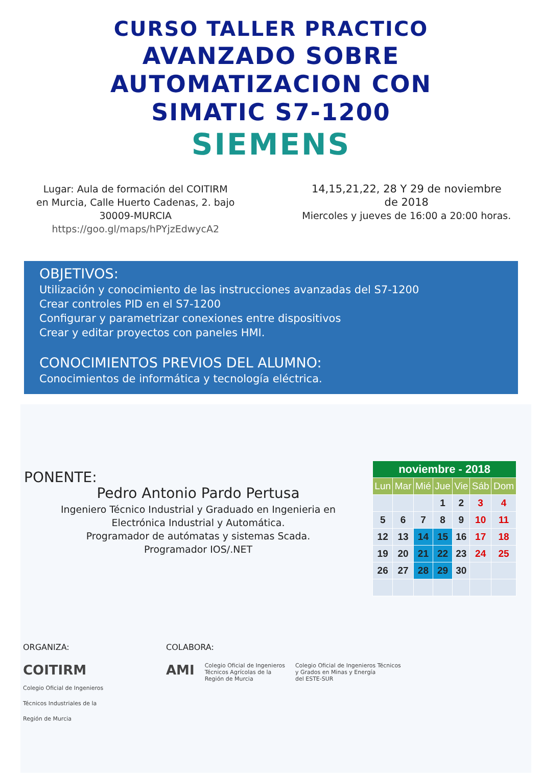CURSO TALLER PRACTICO
AVANZADO SOBRE
AUTOMATIZACION CON
SIMATIC S7-1200
SIEMENS
Lugar: Aula de formación del COITIRM
en Murcia, Calle Huerto Cadenas, 2. bajo
30009-MURCIA
https://goo.gl/maps/hPYjzEdwycA2
14,15,21,22, 28 Y 29 de noviembre
de 2018
Miercoles y jueves de 16:00 a 20:00 horas.
OBJETIVOS:
Utilización y conocimiento de las instrucciones avanzadas del S7-1200
Crear controles PID en el S7-1200
Configurar y parametrizar conexiones entre dispositivos
Crear y editar proyectos con paneles HMI.
CONOCIMIENTOS PREVIOS DEL ALUMNO:
Conocimientos de informática y tecnología eléctrica.
PONENTE:
Pedro Antonio Pardo Pertusa
Ingeniero Técnico Industrial y Graduado en Ingenieria en
Electrónica Industrial y Automática.
Programador de autómatas y sistemas Scada.
Programador IOS/.NET
| noviembre - 2018 | | | | | | |
| --- | --- | --- | --- | --- | --- | --- |
| Lun | Mar | Mié | Jue | Vie | Sáb | Dom |
| | | | 1 | 2 | 3 | 4 |
| 5 | 6 | 7 | 8 | 9 | 10 | 11 |
| 12 | 13 | 14 | 15 | 16 | 17 | 18 |
| 19 | 20 | 21 | 22 | 23 | 24 | 25 |
| 26 | 27 | 28 | 29 | 30 | | |
ORGANIZA:
COITIRM
Colegio Oficial de Ingenieros
Técnicos Industriales de la
Región de Murcia
COLABORA:
AMI Colegio Oficial de Ingenieros
Técnicos Agrícolas de la
Región de Murcia Colegio Oficial de Ingenieros Técnicos
y Grados en Minas y Energía
del ESTE-SUR